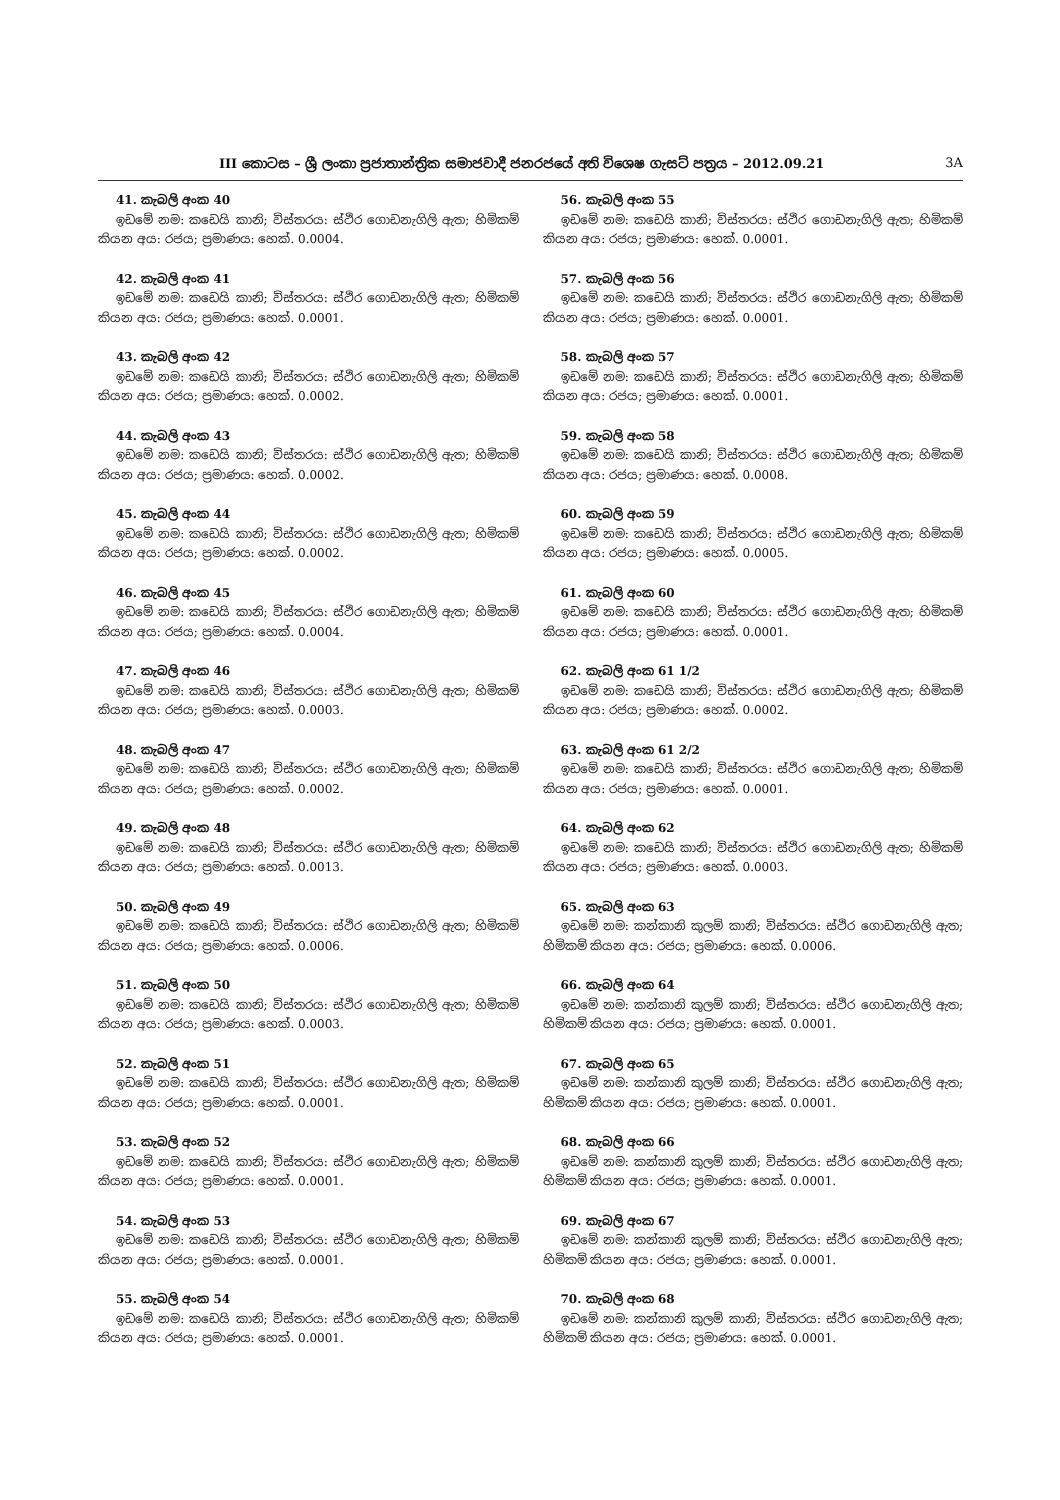III කොටස – ශ්‍රී ලංකා ප්‍රජාතාන්ත්‍රික සමාජවාදී ජනරජයේ අති විශෙෂ ගැසට් පත්‍රය – 2012.09.21 3A
41. කැබලි අංක 40
ඉඩමේ නම: කඩෙයි කානි; විස්තරය: ස්ථිර ගොඩනැගිලි ඇත; හිමිකම් කියන අය: රජය; ප්‍රමාණය: හෙක්. 0.0004.
42. කැබලි අංක 41
ඉඩමේ නම: කඩෙයි කානි; විස්තරය: ස්ථිර ගොඩනැගිලි ඇත; හිමිකම් කියන අය: රජය; ප්‍රමාණය: හෙක්. 0.0001.
43. කැබලි අංක 42
ඉඩමේ නම: කඩෙයි කානි; විස්තරය: ස්ථිර ගොඩනැගිලි ඇත; හිමිකම් කියන අය: රජය; ප්‍රමාණය: හෙක්. 0.0002.
44. කැබලි අංක 43
ඉඩමේ නම: කඩෙයි කානි; විස්තරය: ස්ථිර ගොඩනැගිලි ඇත; හිමිකම් කියන අය: රජය; ප්‍රමාණය: හෙක්. 0.0002.
45. කැබලි අංක 44
ඉඩමේ නම: කඩෙයි කානි; විස්තරය: ස්ථිර ගොඩනැගිලි ඇත; හිමිකම් කියන අය: රජය; ප්‍රමාණය: හෙක්. 0.0002.
46. කැබලි අංක 45
ඉඩමේ නම: කඩෙයි කානි; විස්තරය: ස්ථිර ගොඩනැගිලි ඇත; හිමිකම් කියන අය: රජය; ප්‍රමාණය: හෙක්. 0.0004.
47. කැබලි අංක 46
ඉඩමේ නම: කඩෙයි කානි; විස්තරය: ස්ථිර ගොඩනැගිලි ඇත; හිමිකම් කියන අය: රජය; ප්‍රමාණය: හෙක්. 0.0003.
48. කැබලි අංක 47
ඉඩමේ නම: කඩෙයි කානි; විස්තරය: ස්ථිර ගොඩනැගිලි ඇත; හිමිකම් කියන අය: රජය; ප්‍රමාණය: හෙක්. 0.0002.
49. කැබලි අංක 48
ඉඩමේ නම: කඩෙයි කානි; විස්තරය: ස්ථිර ගොඩනැගිලි ඇත; හිමිකම් කියන අය: රජය; ප්‍රමාණය: හෙක්. 0.0013.
50. කැබලි අංක 49
ඉඩමේ නම: කඩෙයි කානි; විස්තරය: ස්ථිර ගොඩනැගිලි ඇත; හිමිකම් කියන අය: රජය; ප්‍රමාණය: හෙක්. 0.0006.
51. කැබලි අංක 50
ඉඩමේ නම: කඩෙයි කානි; විස්තරය: ස්ථිර ගොඩනැගිලි ඇත; හිමිකම් කියන අය: රජය; ප්‍රමාණය: හෙක්. 0.0003.
52. කැබලි අංක 51
ඉඩමේ නම: කඩෙයි කානි; විස්තරය: ස්ථිර ගොඩනැගිලි ඇත; හිමිකම් කියන අය: රජය; ප්‍රමාණය: හෙක්. 0.0001.
53. කැබලි අංක 52
ඉඩමේ නම: කඩෙයි කානි; විස්තරය: ස්ථිර ගොඩනැගිලි ඇත; හිමිකම් කියන අය: රජය; ප්‍රමාණය: හෙක්. 0.0001.
54. කැබලි අංක 53
ඉඩමේ නම: කඩෙයි කානි; විස්තරය: ස්ථිර ගොඩනැගිලි ඇත; හිමිකම් කියන අය: රජය; ප්‍රමාණය: හෙක්. 0.0001.
55. කැබලි අංක 54
ඉඩමේ නම: කඩෙයි කානි; විස්තරය: ස්ථිර ගොඩනැගිලි ඇත; හිමිකම් කියන අය: රජය; ප්‍රමාණය: හෙක්. 0.0001.
56. කැබලි අංක 55
ඉඩමේ නම: කඩෙයි කානි; විස්තරය: ස්ථිර ගොඩනැගිලි ඇත; හිමිකම් කියන අය: රජය; ප්‍රමාණය: හෙක්. 0.0001.
57. කැබලි අංක 56
ඉඩමේ නම: කඩෙයි කානි; විස්තරය: ස්ථිර ගොඩනැගිලි ඇත; හිමිකම් කියන අය: රජය; ප්‍රමාණය: හෙක්. 0.0001.
58. කැබලි අංක 57
ඉඩමේ නම: කඩෙයි කානි; විස්තරය: ස්ථිර ගොඩනැගිලි ඇත; හිමිකම් කියන අය: රජය; ප්‍රමාණය: හෙක්. 0.0001.
59. කැබලි අංක 58
ඉඩමේ නම: කඩෙයි කානි; විස්තරය: ස්ථිර ගොඩනැගිලි ඇත; හිමිකම් කියන අය: රජය; ප්‍රමාණය: හෙක්. 0.0008.
60. කැබලි අංක 59
ඉඩමේ නම: කඩෙයි කානි; විස්තරය: ස්ථිර ගොඩනැගිලි ඇත; හිමිකම් කියන අය: රජය; ප්‍රමාණය: හෙක්. 0.0005.
61. කැබලි අංක 60
ඉඩමේ නම: කඩෙයි කානි; විස්තරය: ස්ථිර ගොඩනැගිලි ඇත; හිමිකම් කියන අය: රජය; ප්‍රමාණය: හෙක්. 0.0001.
62. කැබලි අංක 61 1/2
ඉඩමේ නම: කඩෙයි කානි; විස්තරය: ස්ථිර ගොඩනැගිලි ඇත; හිමිකම් කියන අය: රජය; ප්‍රමාණය: හෙක්. 0.0002.
63. කැබලි අංක 61 2/2
ඉඩමේ නම: කඩෙයි කානි; විස්තරය: ස්ථිර ගොඩනැගිලි ඇත; හිමිකම් කියන අය: රජය; ප්‍රමාණය: හෙක්. 0.0001.
64. කැබලි අංක 62
ඉඩමේ නම: කඩෙයි කානි; විස්තරය: ස්ථිර ගොඩනැගිලි ඇත; හිමිකම් කියන අය: රජය; ප්‍රමාණය: හෙක්. 0.0003.
65. කැබලි අංක 63
ඉඩමේ නම: කන්කානි කුලම් කානි; විස්තරය: ස්ථිර ගොඩනැගිලි ඇත; හිමිකම් කියන අය: රජය; ප්‍රමාණය: හෙක්. 0.0006.
66. කැබලි අංක 64
ඉඩමේ නම: කන්කානි කුලම් කානි; විස්තරය: ස්ථිර ගොඩනැගිලි ඇත; හිමිකම් කියන අය: රජය; ප්‍රමාණය: හෙක්. 0.0001.
67. කැබලි අංක 65
ඉඩමේ නම: කන්කානි කුලම් කානි; විස්තරය: ස්ථිර ගොඩනැගිලි ඇත; හිමිකම් කියන අය: රජය; ප්‍රමාණය: හෙක්. 0.0001.
68. කැබලි අංක 66
ඉඩමේ නම: කන්කානි කුලම් කානි; විස්තරය: ස්ථිර ගොඩනැගිලි ඇත; හිමිකම් කියන අය: රජය; ප්‍රමාණය: හෙක්. 0.0001.
69. කැබලි අංක 67
ඉඩමේ නම: කන්කානි කුලම් කානි; විස්තරය: ස්ථිර ගොඩනැගිලි ඇත; හිමිකම් කියන අය: රජය; ප්‍රමාණය: හෙක්. 0.0001.
70. කැබලි අංක 68
ඉඩමේ නම: කන්කානි කුලම් කානි; විස්තරය: ස්ථිර ගොඩනැගිලි ඇත; හිමිකම් කියන අය: රජය; ප්‍රමාණය: හෙක්. 0.0001.